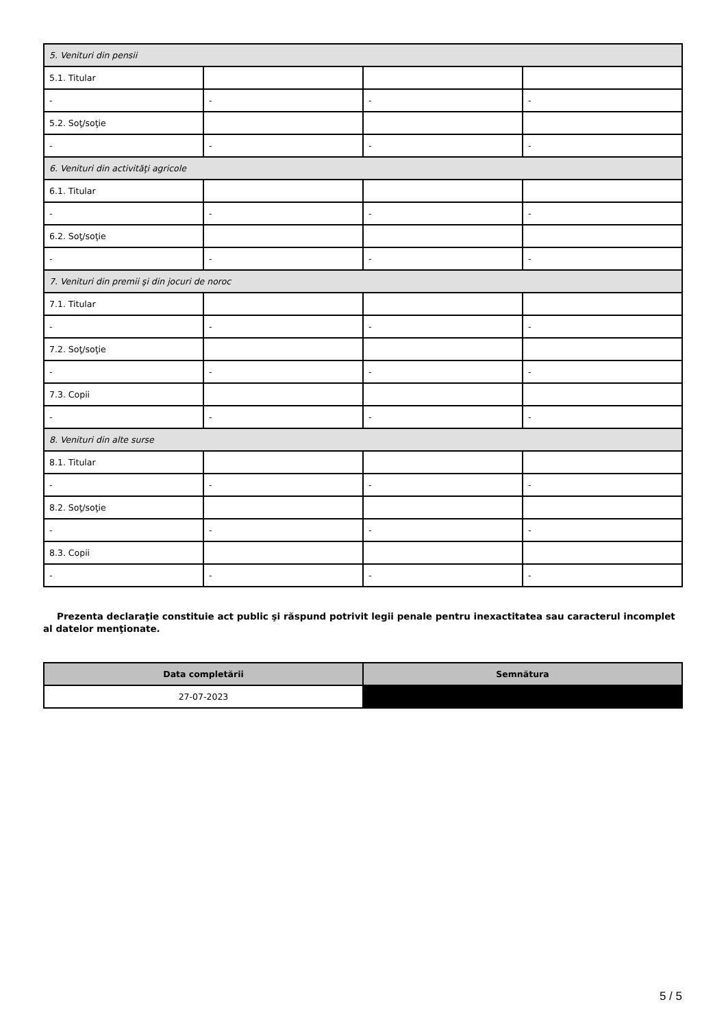| 5. Venituri din pensii | | | |
| 5.1. Titular | | | |
| - | - | - | - |
| 5.2. Soţ/soţie | | | |
| - | - | - | - |
| 6. Venituri din activităţi agricole | | | |
| 6.1. Titular | | | |
| - | - | - | - |
| 6.2. Soţ/soţie | | | |
| - | - | - | - |
| 7. Venituri din premii şi din jocuri de noroc | | | |
| 7.1. Titular | | | |
| - | - | - | - |
| 7.2. Soţ/soţie | | | |
| - | - | - | - |
| 7.3. Copii | | | |
| - | - | - | - |
| 8. Venituri din alte surse | | | |
| 8.1. Titular | | | |
| - | - | - | - |
| 8.2. Soţ/soţie | | | |
| - | - | - | - |
| 8.3. Copii | | | |
| - | - | - | - |
Prezenta declaraţie constituie act public şi răspund potrivit legii penale pentru inexactitatea sau caracterul incomplet al datelor menţionate.
| Data completării | Semnătura |
| --- | --- |
| 27-07-2023 | |
5 / 5